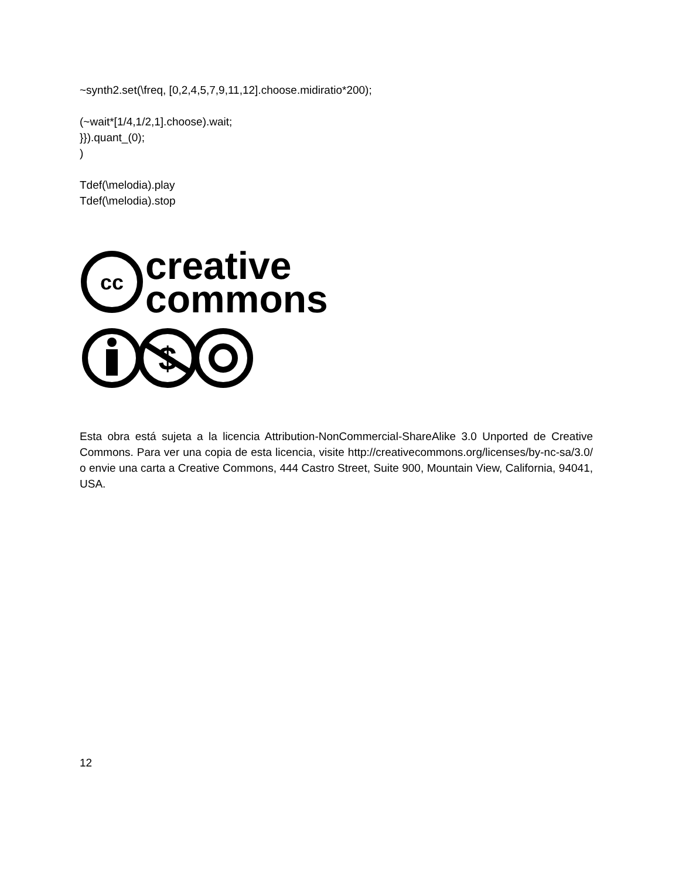~synth2.set(\freq, [0,2,4,5,7,9,11,12].choose.midiratio*200);
(~wait*[1/4,1/2,1].choose).wait;
}}).quant_(0);
)
Tdef(\melodia).play
Tdef(\melodia).stop
cc
creative
commons
$
Esta obra está sujeta a la licencia Attribution-NonCommercial-ShareAlike 3.0 Unported de Creative Commons. Para ver una copia de esta licencia, visite http://creativecommons.org/licenses/by-nc-sa/3.0/ o envie una carta a Creative Commons, 444 Castro Street, Suite 900, Mountain View, California, 94041, USA.
12